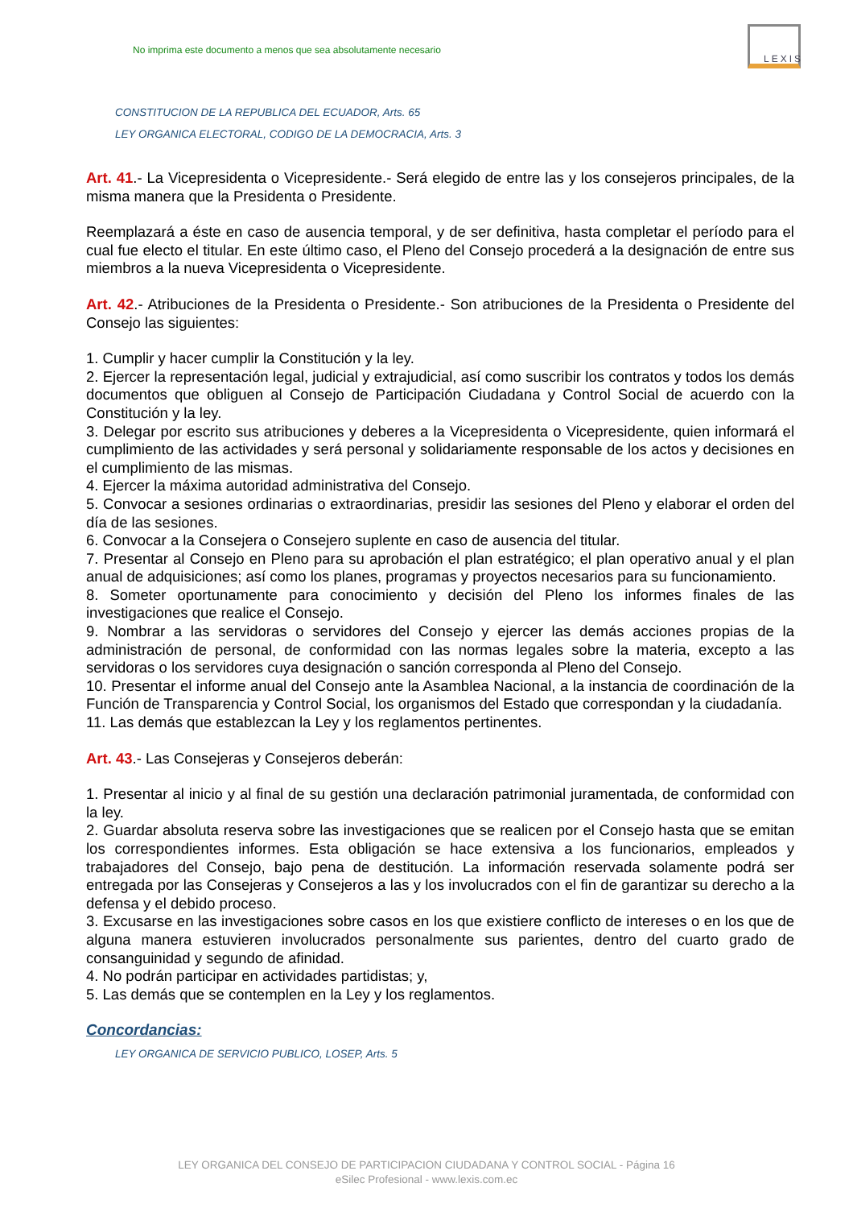No imprima este documento a menos que sea absolutamente necesario
LEXIS
CONSTITUCION DE LA REPUBLICA DEL ECUADOR, Arts. 65
LEY ORGANICA ELECTORAL, CODIGO DE LA DEMOCRACIA, Arts. 3
Art. 41.- La Vicepresidenta o Vicepresidente.- Será elegido de entre las y los consejeros principales, de la misma manera que la Presidenta o Presidente.
Reemplazará a éste en caso de ausencia temporal, y de ser definitiva, hasta completar el período para el cual fue electo el titular. En este último caso, el Pleno del Consejo procederá a la designación de entre sus miembros a la nueva Vicepresidenta o Vicepresidente.
Art. 42.- Atribuciones de la Presidenta o Presidente.- Son atribuciones de la Presidenta o Presidente del Consejo las siguientes:
1. Cumplir y hacer cumplir la Constitución y la ley.
2. Ejercer la representación legal, judicial y extrajudicial, así como suscribir los contratos y todos los demás documentos que obliguen al Consejo de Participación Ciudadana y Control Social de acuerdo con la Constitución y la ley.
3. Delegar por escrito sus atribuciones y deberes a la Vicepresidenta o Vicepresidente, quien informará el cumplimiento de las actividades y será personal y solidariamente responsable de los actos y decisiones en el cumplimiento de las mismas.
4. Ejercer la máxima autoridad administrativa del Consejo.
5. Convocar a sesiones ordinarias o extraordinarias, presidir las sesiones del Pleno y elaborar el orden del día de las sesiones.
6. Convocar a la Consejera o Consejero suplente en caso de ausencia del titular.
7. Presentar al Consejo en Pleno para su aprobación el plan estratégico; el plan operativo anual y el plan anual de adquisiciones; así como los planes, programas y proyectos necesarios para su funcionamiento.
8. Someter oportunamente para conocimiento y decisión del Pleno los informes finales de las investigaciones que realice el Consejo.
9. Nombrar a las servidoras o servidores del Consejo y ejercer las demás acciones propias de la administración de personal, de conformidad con las normas legales sobre la materia, excepto a las servidoras o los servidores cuya designación o sanción corresponda al Pleno del Consejo.
10. Presentar el informe anual del Consejo ante la Asamblea Nacional, a la instancia de coordinación de la Función de Transparencia y Control Social, los organismos del Estado que correspondan y la ciudadanía.
11. Las demás que establezcan la Ley y los reglamentos pertinentes.
Art. 43.- Las Consejeras y Consejeros deberán:
1. Presentar al inicio y al final de su gestión una declaración patrimonial juramentada, de conformidad con la ley.
2. Guardar absoluta reserva sobre las investigaciones que se realicen por el Consejo hasta que se emitan los correspondientes informes. Esta obligación se hace extensiva a los funcionarios, empleados y trabajadores del Consejo, bajo pena de destitución. La información reservada solamente podrá ser entregada por las Consejeras y Consejeros a las y los involucrados con el fin de garantizar su derecho a la defensa y el debido proceso.
3. Excusarse en las investigaciones sobre casos en los que existiere conflicto de intereses o en los que de alguna manera estuvieren involucrados personalmente sus parientes, dentro del cuarto grado de consanguinidad y segundo de afinidad.
4. No podrán participar en actividades partidistas; y,
5. Las demás que se contemplen en la Ley y los reglamentos.
Concordancias:
LEY ORGANICA DE SERVICIO PUBLICO, LOSEP, Arts. 5
LEY ORGANICA DEL CONSEJO DE PARTICIPACION CIUDADANA Y CONTROL SOCIAL - Página 16
eSilec Profesional - www.lexis.com.ec